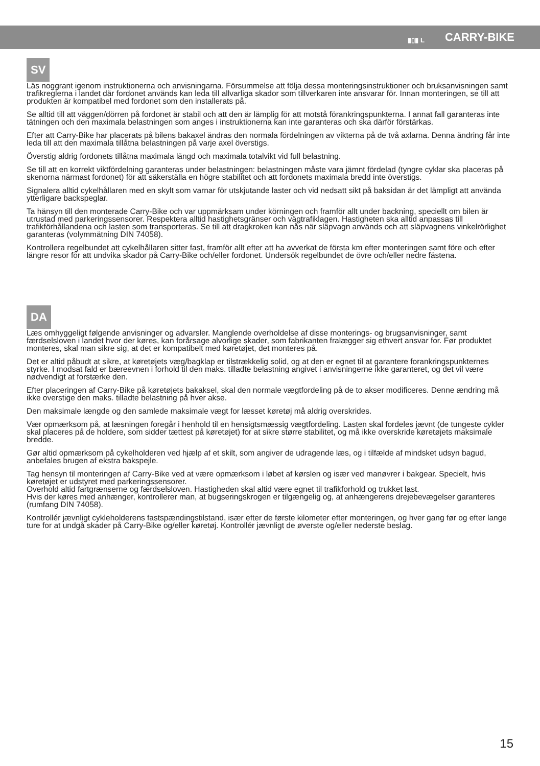▮▯▮ L CARRY-BIKE
SV
Läs noggrant igenom instruktionerna och anvisningarna. Försummelse att följa dessa monteringsinstruktioner och bruksanvisningen samt trafikreglerna i landet där fordonet används kan leda till allvarliga skador som tillverkaren inte ansvarar för. Innan monteringen, se till att produkten är kompatibel med fordonet som den installerats på.
Se alltid till att väggen/dörren på fordonet är stabil och att den är lämplig för att motstå förankringspunkterna. I annat fall garanteras inte tätningen och den maximala belastningen som anges i instruktionerna kan inte garanteras och ska därför förstärkas.
Efter att Carry-Bike har placerats på bilens bakaxel ändras den normala fördelningen av vikterna på de två axlarna. Denna ändring får inte leda till att den maximala tillåtna belastningen på varje axel överstigs.
Överstig aldrig fordonets tillåtna maximala längd och maximala totalvikt vid full belastning.
Se till att en korrekt viktfördelning garanteras under belastningen: belastningen måste vara jämnt fördelad (tyngre cyklar ska placeras på skenorna närmast fordonet) för att säkerställa en högre stabilitet och att fordonets maximala bredd inte överstigs.
Signalera alltid cykelhållaren med en skylt som varnar för utskjutande laster och vid nedsatt sikt på baksidan är det lämpligt att använda ytterligare backspeglar.
Ta hänsyn till den monterade Carry-Bike och var uppmärksam under körningen och framför allt under backning, speciellt om bilen är utrustad med parkeringssensorer. Respektera alltid hastighetsgränser och vägtrafiklagen. Hastigheten ska alltid anpassas till trafikförhållandena och lasten som transporteras. Se till att dragkroken kan nås när släpvagn används och att släpvagnens vinkelrörlighet garanteras (volymmätning DIN 74058).
Kontrollera regelbundet att cykelhållaren sitter fast, framför allt efter att ha avverkat de första km efter monteringen samt före och efter längre resor för att undvika skador på Carry-Bike och/eller fordonet. Undersök regelbundet de övre och/eller nedre fästena.
DA
Læs omhyggeligt følgende anvisninger og advarsler. Manglende overholdelse af disse monterings- og brugsanvisninger, samt færdselsloven i landet hvor der køres, kan forårsage alvorlige skader, som fabrikanten fralægger sig ethvert ansvar for. Før produktet monteres, skal man sikre sig, at det er kompatibelt med køretøjet, det monteres på.
Det er altid påbudt at sikre, at køretøjets væg/bagklap er tilstrækkelig solid, og at den er egnet til at garantere forankringspunkternes styrke. I modsat fald er bæreevnen i forhold til den maks. tilladte belastning angivet i anvisningerne ikke garanteret, og det vil være nødvendigt at forstærke den.
Efter placeringen af Carry-Bike på køretøjets bakaksel, skal den normale vægtfordeling på de to akser modificeres. Denne ændring må ikke overstige den maks. tilladte belastning på hver akse.
Den maksimale længde og den samlede maksimale vægt for læsset køretøj må aldrig overskrides.
Vær opmærksom på, at læsningen foregår i henhold til en hensigtsmæssig vægtfordeling. Lasten skal fordeles jævnt (de tungeste cykler skal placeres på de holdere, som sidder tættest på køretøjet) for at sikre større stabilitet, og må ikke overskride køretøjets maksimale bredde.
Gør altid opmærksom på cykelholderen ved hjælp af et skilt, som angiver de udragende læs, og i tilfælde af mindsket udsyn bagud, anbefales brugen af ekstra bakspejle.
Tag hensyn til monteringen af Carry-Bike ved at være opmærksom i løbet af kørslen og især ved manøvrer i bakgear. Specielt, hvis køretøjet er udstyret med parkeringssensorer.
Overhold altid fartgrænserne og færdselsloven. Hastigheden skal altid være egnet til trafikforhold og trukket last.
Hvis der køres med anhænger, kontrollerer man, at bugseringskrogen er tilgængelig og, at anhængerens drejebevægelser garanteres (rumfang DIN 74058).
Kontrollér jævnligt cykleholderens fastspændingstilstand, især efter de første kilometer efter monteringen, og hver gang før og efter lange ture for at undgå skader på Carry-Bike og/eller køretøj. Kontrollér jævnligt de øverste og/eller nederste beslag.
15